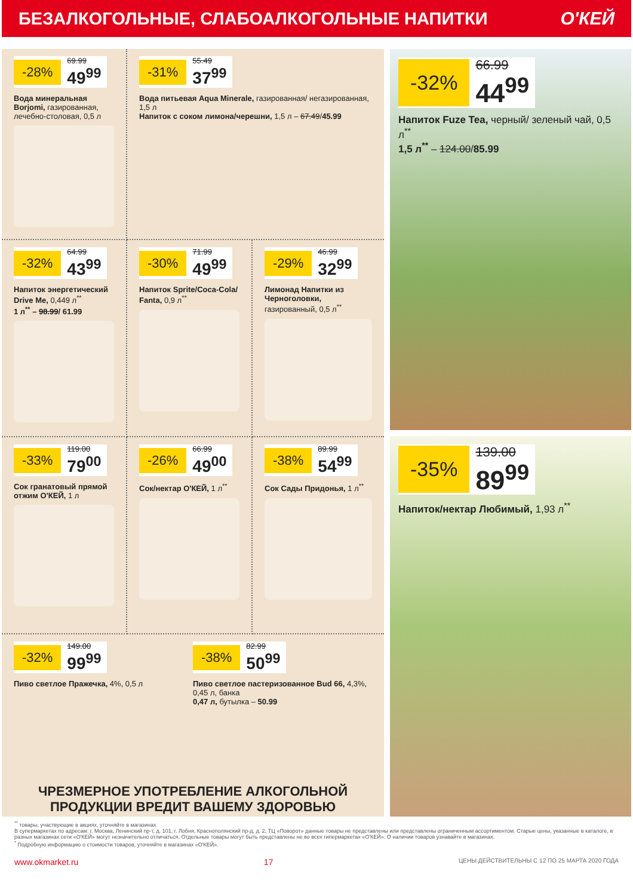БЕЗАЛКОГОЛЬНЫЕ, СЛАБОАЛКОГОЛЬНЫЕ НАПИТКИ
О'КЕЙ
-28% 69.99 49<sup>99</sup>
Вода минеральная Borjomi, газированная, лечебно-столовая, 0,5 л
-31% 55.49 37<sup>99</sup>
Вода питьевая Aqua Minerale, газированная/ негазированная, 1,5 л
Напиток с соком лимона/черешни, 1,5 л – 67.49/45.99
-32% 64.99 43<sup>99</sup>
Напиток энергетический Drive Me, 0,449 л<sup>**</sup>
1 л<sup>**</sup> – 98.99/ 61.99
-30% 71.99 49<sup>99</sup>
Напиток Sprite/Coca-Cola/ Fanta, 0,9 л<sup>**</sup>
-29% 46.99 32<sup>99</sup>
Лимонад Напитки из Черноголовки, газированный, 0,5 л<sup>**</sup>
-33% 119.00 79<sup>00</sup>
Сок гранатовый прямой отжим О'КЕЙ, 1 л
-26% 66.99 49<sup>00</sup>
Сок/нектар О'КЕЙ, 1 л<sup>**</sup>
-38% 89.99 54<sup>99</sup>
Сок Сады Придонья, 1 л<sup>**</sup>
-32% 149.00 99<sup>99</sup>
Пиво светлое Пражечка, 4%, 0,5 л
-38% 82.99 50<sup>99</sup>
Пиво светлое пастеризованное Bud 66, 4,3%, 0,45 л, банка
0,47 л, бутылка – 50.99
ЧРЕЗМЕРНОЕ УПОТРЕБЛЕНИЕ АЛКОГОЛЬНОЙ ПРОДУКЦИИ ВРЕДИТ ВАШЕМУ ЗДОРОВЬЮ
-32% 66.99 44<sup>99</sup>
Напиток Fuze Tea, черный/ зеленый чай, 0,5 л<sup>**</sup>
1,5 л<sup>**</sup> – 124.00/85.99
-35% 139.00 89<sup>99</sup>
Напиток/нектар Любимый, 1,93 л<sup>**</sup>
<sup>**</sup> товары, участвующие в акциях, уточняйте в магазинах
В супермаркетах по адресам: г. Москва, Ленинский пр-т, д. 101; г. Лобня, Краснополянский пр-д, д. 2, ТЦ «Поворот» данные товары не представлены или представлены ограниченным ассортиментом. Старые цены, указанные в каталоге, в разных магазинах сети «О'КЕЙ» могут незначительно отличаться. Отдельные товары могут быть представлены не во всех гипермаркетах «О'КЕЙ». О наличии товаров узнавайте в магазинах.
<sup>*</sup> Подробную информацию о стоимости товаров, уточняйте в магазинах «О'КЕЙ».
www.okmarket.ru 17 ЦЕНЫ ДЕЙСТВИТЕЛЬНЫ С 12 ПО 25 МАРТА 2020 ГОДА